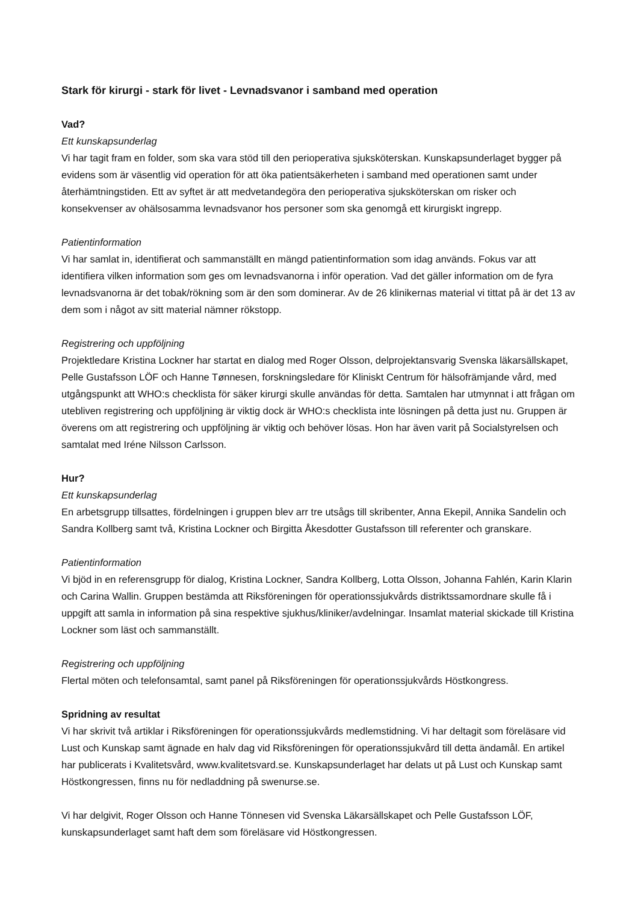Stark för kirurgi - stark för livet - Levnadsvanor i samband med operation
Vad?
Ett kunskapsunderlag
Vi har tagit fram en folder, som ska vara stöd till den perioperativa sjuksköterskan. Kunskapsunderlaget bygger på evidens som är väsentlig vid operation för att öka patientsäkerheten i samband med operationen samt under återhämtningstiden. Ett av syftet är att medvetandegöra den perioperativa sjuksköterskan om risker och konsekvenser av ohälsosamma levnadsvanor hos personer som ska genomgå ett kirurgiskt ingrepp.
Patientinformation
Vi har samlat in, identifierat och sammanställt en mängd patientinformation som idag används. Fokus var att identifiera vilken information som ges om levnadsvanorna i inför operation. Vad det gäller information om de fyra levnadsvanorna är det tobak/rökning som är den som dominerar. Av de 26 klinikernas material vi tittat på är det 13 av dem som i något av sitt material nämner rökstopp.
Registrering och uppföljning
Projektledare Kristina Lockner har startat en dialog med Roger Olsson, delprojektansvarig Svenska läkarsällskapet, Pelle Gustafsson LÖF och Hanne Tønnesen, forskningsledare för Kliniskt Centrum för hälsofrämjande vård, med utgångspunkt att WHO:s checklista för säker kirurgi skulle användas för detta. Samtalen har utmynnat i att frågan om utebliven registrering och uppföljning är viktig dock är WHO:s checklista inte lösningen på detta just nu. Gruppen är överens om att registrering och uppföljning är viktig och behöver lösas. Hon har även varit på Socialstyrelsen och samtalat med Iréne Nilsson Carlsson.
Hur?
Ett kunskapsunderlag
En arbetsgrupp tillsattes, fördelningen i gruppen blev arr tre utsågs till skribenter, Anna Ekepil, Annika Sandelin och Sandra Kollberg samt två, Kristina Lockner och Birgitta Åkesdotter Gustafsson till referenter och granskare.
Patientinformation
Vi bjöd in en referensgrupp för dialog, Kristina Lockner, Sandra Kollberg, Lotta Olsson, Johanna Fahlén, Karin Klarin och Carina Wallin. Gruppen bestämda att Riksföreningen för operationssjukvårds distriktssamordnare skulle få i uppgift att samla in information på sina respektive sjukhus/kliniker/avdelningar. Insamlat material skickade till Kristina Lockner som läst och sammanställt.
Registrering och uppföljning
Flertal möten och telefonsamtal, samt panel på Riksföreningen för operationssjukvårds Höstkongress.
Spridning av resultat
Vi har skrivit två artiklar i Riksföreningen för operationssjukvårds medlemstidning. Vi har deltagit som föreläsare vid Lust och Kunskap samt ägnade en halv dag vid Riksföreningen för operationssjukvård till detta ändamål. En artikel har publicerats i Kvalitetsvård, www.kvalitetsvard.se. Kunskapsunderlaget har delats ut på Lust och Kunskap samt Höstkongressen, finns nu för nedladdning på swenurse.se.
Vi har delgivit, Roger Olsson och Hanne Tönnesen vid Svenska Läkarsällskapet och Pelle Gustafsson LÖF, kunskapsunderlaget samt haft dem som föreläsare vid Höstkongressen.